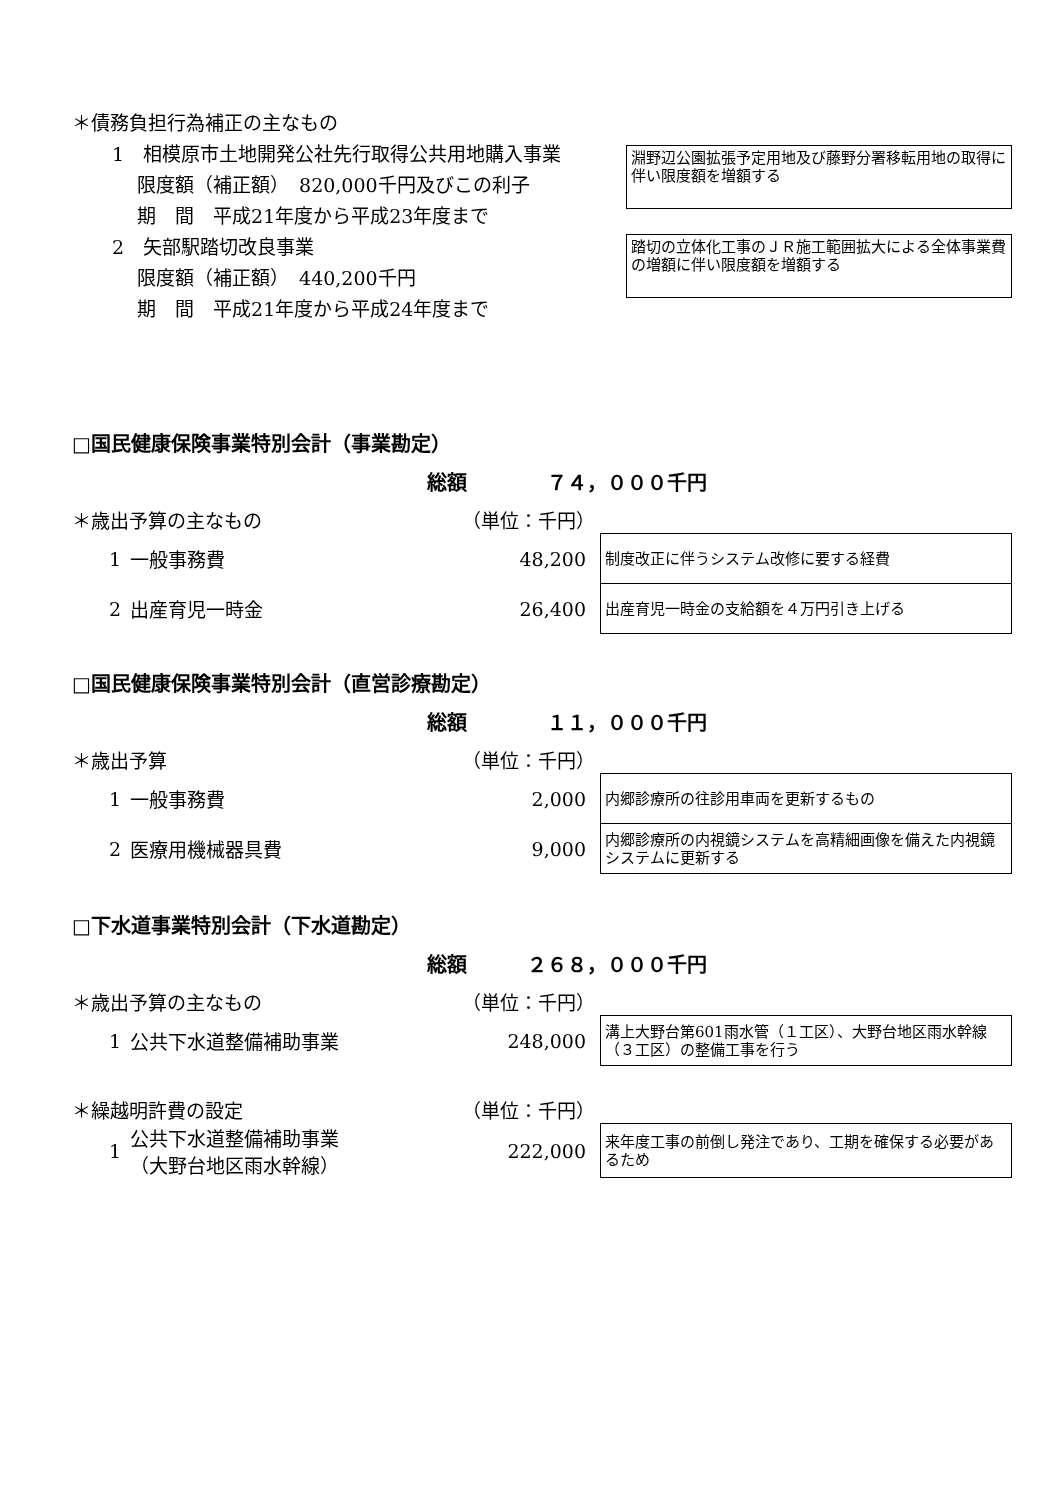＊債務負担行為補正の主なもの
1　相模原市土地開発公社先行取得公共用地購入事業
　 限度額（補正額）　820,000千円及びこの利子
　 期　間　平成21年度から平成23年度まで
淵野辺公園拡張予定用地及び藤野分署移転用地の取得に伴い限度額を増額する
2　矢部駅踏切改良事業
　 限度額（補正額）　440,200千円
　 期　間　平成21年度から平成24年度まで
踏切の立体化工事のＪＲ施工範囲拡大による全体事業費の増額に伴い限度額を増額する
□国民健康保険事業特別会計（事業勘定）
総額　　　　７４，０００千円
＊歳出予算の主なもの （単位：千円）
| 1 | 一般事務費 | 48,200 | 制度改正に伴うシステム改修に要する経費 |
| 2 | 出産育児一時金 | 26,400 | 出産育児一時金の支給額を４万円引き上げる |
□国民健康保険事業特別会計（直営診療勘定）
総額　　　　１１，０００千円
＊歳出予算 （単位：千円）
| 1 | 一般事務費 | 2,000 | 内郷診療所の往診用車両を更新するもの |
| 2 | 医療用機械器具費 | 9,000 | 内郷診療所の内視鏡システムを高精細画像を備えた内視鏡システムに更新する |
□下水道事業特別会計（下水道勘定）
総額　　　２６８，０００千円
＊歳出予算の主なもの （単位：千円）
| 1 | 公共下水道整備補助事業 | 248,000 | 溝上大野台第601雨水管（１工区）、大野台地区雨水幹線（３工区）の整備工事を行う |
＊繰越明許費の設定 （単位：千円）
| 1 | 公共下水道整備補助事業 （大野台地区雨水幹線） | 222,000 | 来年度工事の前倒し発注であり、工期を確保する必要があるため |